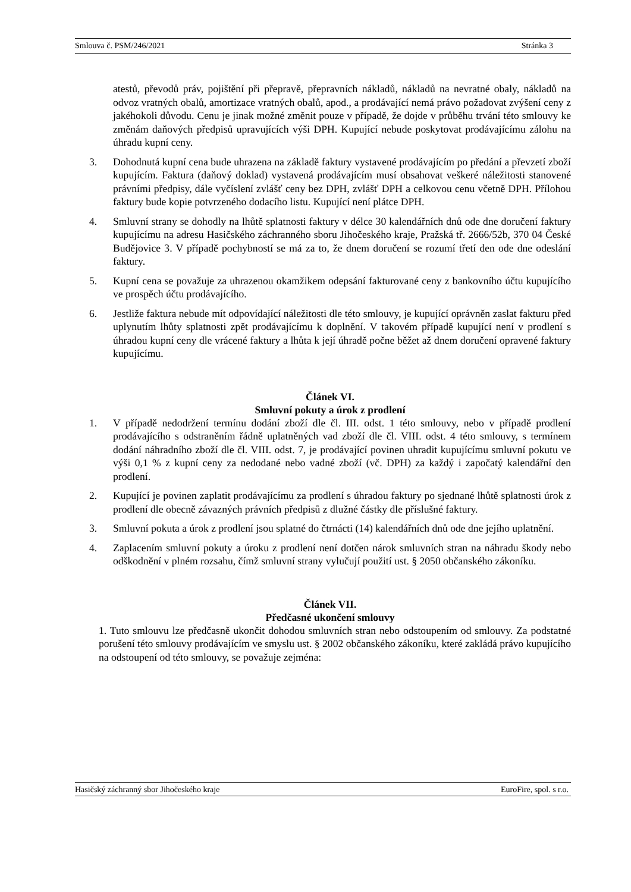Smlouva č. PSM/246/2021 Stránka 3
atestů, převodů práv, pojištění při přepravě, přepravních nákladů, nákladů na nevratné obaly, nákladů na odvoz vratných obalů, amortizace vratných obalů, apod., a prodávající nemá právo požadovat zvýšení ceny z jakéhokoli důvodu. Cenu je jinak možné změnit pouze v případě, že dojde v průběhu trvání této smlouvy ke změnám daňových předpisů upravujících výši DPH. Kupující nebude poskytovat prodávajícímu zálohu na úhradu kupní ceny.
3. Dohodnutá kupní cena bude uhrazena na základě faktury vystavené prodávajícím po předání a převzetí zboží kupujícím. Faktura (daňový doklad) vystavená prodávajícím musí obsahovat veškeré náležitosti stanovené právními předpisy, dále vyčíslení zvlášť ceny bez DPH, zvlášť DPH a celkovou cenu včetně DPH. Přílohou faktury bude kopie potvrzeného dodacího listu. Kupující není plátce DPH.
4. Smluvní strany se dohodly na lhůtě splatnosti faktury v délce 30 kalendářních dnů ode dne doručení faktury kupujícímu na adresu Hasičského záchranného sboru Jihočeského kraje, Pražská tř. 2666/52b, 370 04 České Budějovice 3. V případě pochybností se má za to, že dnem doručení se rozumí třetí den ode dne odeslání faktury.
5. Kupní cena se považuje za uhrazenou okamžikem odepsání fakturované ceny z bankovního účtu kupujícího ve prospěch účtu prodávajícího.
6. Jestliže faktura nebude mít odpovídající náležitosti dle této smlouvy, je kupující oprávněn zaslat fakturu před uplynutím lhůty splatnosti zpět prodávajícímu k doplnění. V takovém případě kupující není v prodlení s úhradou kupní ceny dle vrácené faktury a lhůta k její úhradě počne běžet až dnem doručení opravené faktury kupujícímu.
Článek VI.
Smluvní pokuty a úrok z prodlení
1. V případě nedodržení termínu dodání zboží dle čl. III. odst. 1 této smlouvy, nebo v případě prodlení prodávajícího s odstraněním řádně uplatněných vad zboží dle čl. VIII. odst. 4 této smlouvy, s termínem dodání náhradního zboží dle čl. VIII. odst. 7, je prodávající povinen uhradit kupujícímu smluvní pokutu ve výši 0,1 % z kupní ceny za nedodané nebo vadné zboží (vč. DPH) za každý i započatý kalendářní den prodlení.
2. Kupující je povinen zaplatit prodávajícímu za prodlení s úhradou faktury po sjednané lhůtě splatnosti úrok z prodlení dle obecně závazných právních předpisů z dlužné částky dle příslušné faktury.
3. Smluvní pokuta a úrok z prodlení jsou splatné do čtrnácti (14) kalendářních dnů ode dne jejího uplatnění.
4. Zaplacením smluvní pokuty a úroku z prodlení není dotčen nárok smluvních stran na náhradu škody nebo odškodnění v plném rozsahu, čímž smluvní strany vylučují použití ust. § 2050 občanského zákoníku.
Článek VII.
Předčasné ukončení smlouvy
1. Tuto smlouvu lze předčasně ukončit dohodou smluvních stran nebo odstoupením od smlouvy. Za podstatné porušení této smlouvy prodávajícím ve smyslu ust. § 2002 občanského zákoníku, které zakládá právo kupujícího na odstoupení od této smlouvy, se považuje zejména:
Hasičský záchranný sbor Jihočeského kraje EuroFire, spol. s r.o.